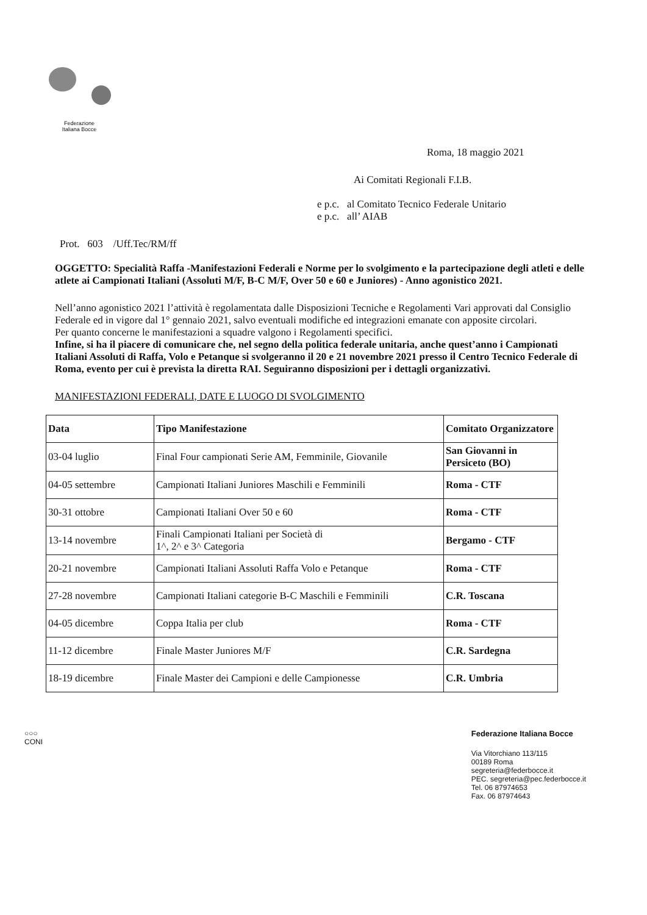Federazione
Italiana Bocce
Roma, 18 maggio 2021
Ai Comitati Regionali F.I.B.
e p.c. al Comitato Tecnico Federale Unitario
e p.c. all’ AIAB
Prot. 603 /Uff.Tec/RM/ff
OGGETTO: Specialità Raffa -Manifestazioni Federali e Norme per lo svolgimento e la partecipazione degli atleti e delle atlete ai Campionati Italiani (Assoluti M/F, B-C M/F, Over 50 e 60 e Juniores) - Anno agonistico 2021.
Nell’anno agonistico 2021 l’attività è regolamentata dalle Disposizioni Tecniche e Regolamenti Vari approvati dal Consiglio Federale ed in vigore dal 1° gennaio 2021, salvo eventuali modifiche ed integrazioni emanate con apposite circolari.
Per quanto concerne le manifestazioni a squadre valgono i Regolamenti specifici.
Infine, si ha il piacere di comunicare che, nel segno della politica federale unitaria, anche quest’anno i Campionati Italiani Assoluti di Raffa, Volo e Petanque si svolgeranno il 20 e 21 novembre 2021 presso il Centro Tecnico Federale di Roma, evento per cui è prevista la diretta RAI. Seguiranno disposizioni per i dettagli organizzativi.
MANIFESTAZIONI FEDERALI, DATE E LUOGO DI SVOLGIMENTO
| Data | Tipo Manifestazione | Comitato Organizzatore |
| --- | --- | --- |
| 03-04 luglio | Final Four campionati Serie AM, Femminile, Giovanile | San Giovanni in Persiceto (BO) |
| 04-05 settembre | Campionati Italiani Juniores Maschili e Femminili | Roma - CTF |
| 30-31 ottobre | Campionati Italiani Over 50 e 60 | Roma - CTF |
| 13-14 novembre | Finali Campionati Italiani per Società di 1^, 2^ e 3^ Categoria | Bergamo - CTF |
| 20-21 novembre | Campionati Italiani Assoluti Raffa Volo e Petanque | Roma - CTF |
| 27-28 novembre | Campionati Italiani categorie B-C Maschili e Femminili | C.R. Toscana |
| 04-05 dicembre | Coppa Italia per club | Roma - CTF |
| 11-12 dicembre | Finale Master Juniores M/F | C.R. Sardegna |
| 18-19 dicembre | Finale Master dei Campioni e delle Campionesse | C.R. Umbria |
○○○
CONI
Federazione Italiana Bocce
Via Vitorchiano 113/115
00189 Roma
segreteria@federbocce.it
PEC. segreteria@pec.federbocce.it
Tel. 06 87974653
Fax. 06 87974643